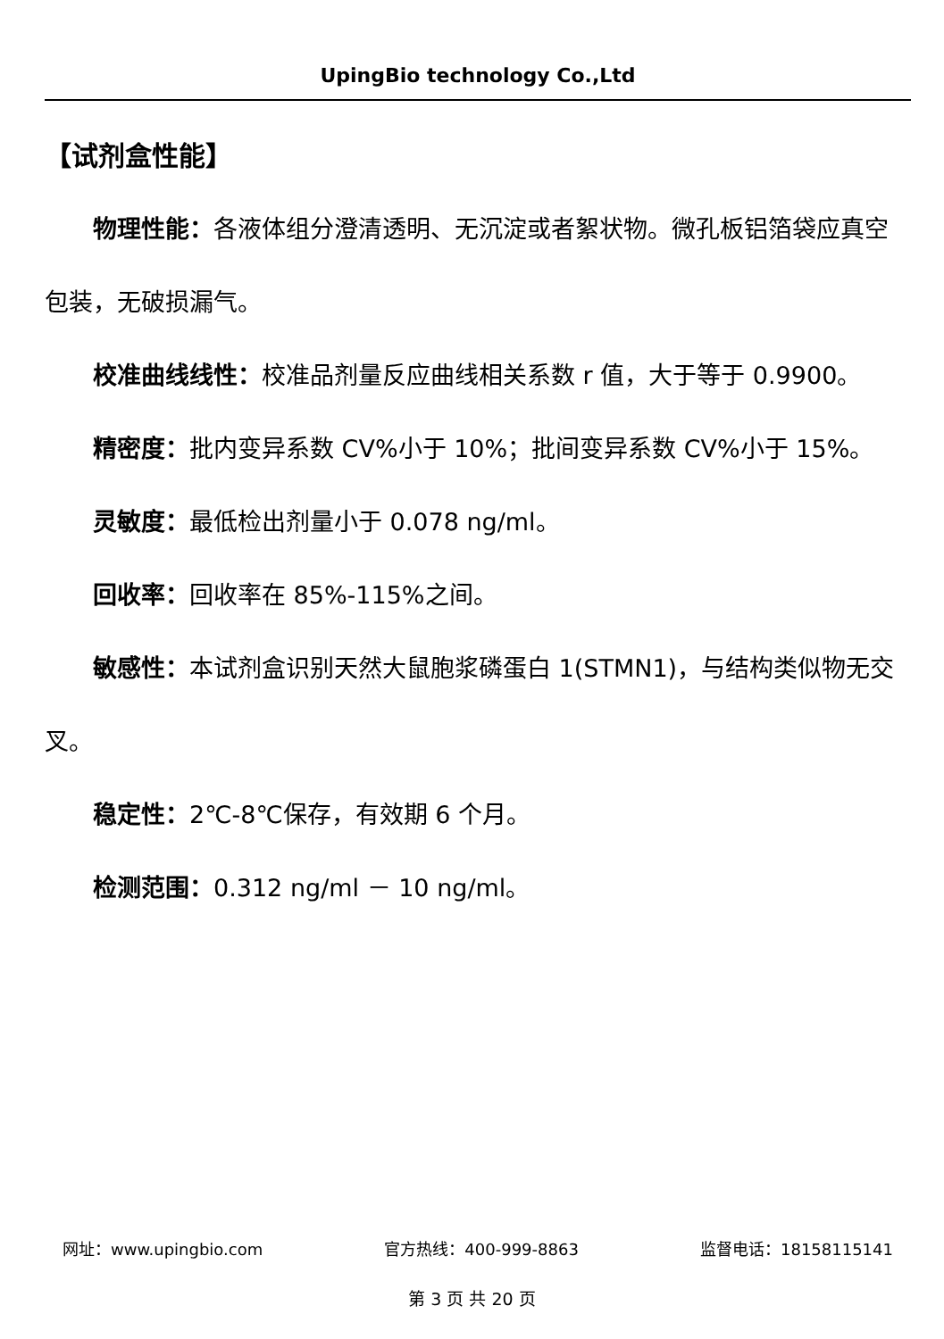UpingBio technology Co.,Ltd
【试剂盒性能】
物理性能：各液体组分澄清透明、无沉淀或者絮状物。微孔板铝箔袋应真空包装，无破损漏气。
校准曲线线性：校准品剂量反应曲线相关系数 r 值，大于等于 0.9900。
精密度：批内变异系数 CV%小于 10%；批间变异系数 CV%小于 15%。
灵敏度：最低检出剂量小于 0.078 ng/ml。
回收率：回收率在 85%-115%之间。
敏感性：本试剂盒识别天然大鼠胞浆磷蛋白 1(STMN1)，与结构类似物无交叉。
稳定性：2℃-8℃保存，有效期 6 个月。
检测范围：0.312 ng/ml － 10 ng/ml。
网址：www.upingbio.com 官方热线：400-999-8863 监督电话：18158115141
第 3 页 共 20 页